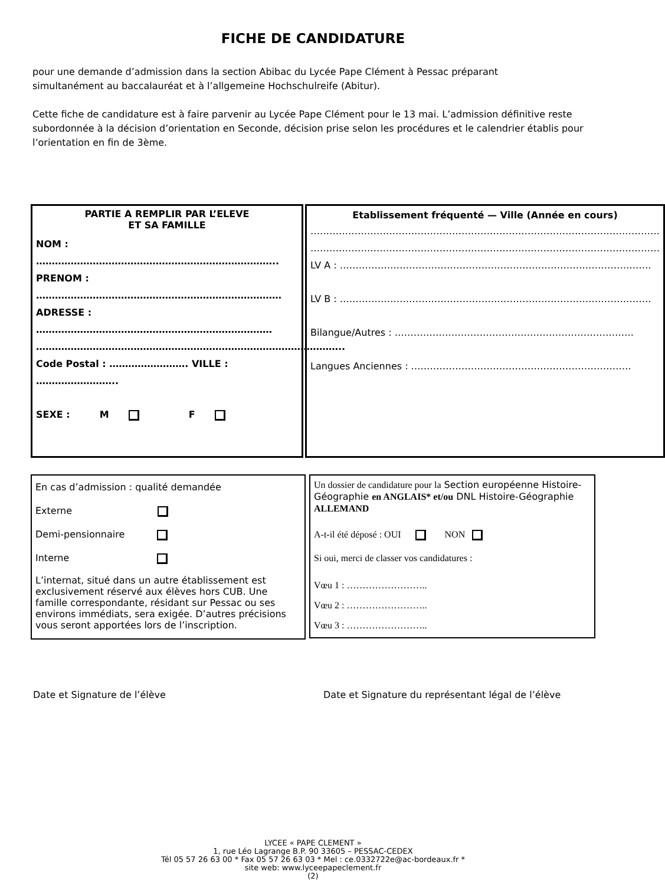FICHE DE CANDIDATURE
pour une demande d’admission dans la section Abibac du Lycée Pape Clément à Pessac préparant
simultanément au baccalauréat et à l’allgemeine Hochschulreife (Abitur).
Cette fiche de candidature est à faire parvenir au Lycée Pape Clément pour le 13 mai. L’admission définitive reste subordonnée à la décision d’orientation en Seconde, décision prise selon les procédures et le calendrier établis pour l’orientation en fin de 3ème.
PARTIE A REMPLIR PAR L’ELEVE
ET SA FAMILLE
NOM : …………………………………………………………………..
PRENOM : ……………………………………………………………………
ADRESSE : …………………………………………………………………
……………………………………………………………………………………..
Code Postal : ……………………. VILLE : ……………………..
SEXE : M F
Etablissement fréquenté — Ville (Année en cours)
…………………………………………………………………………………………………
…………………………………………………………………………………………………
LV A : ………………………………………………………………………………………
LV B : ………………………………………………………………………………………
Bilangue/Autres : ………………………………………………………………….
Langues Anciennes : …………………………………………………………….
En cas d’admission : qualité demandée
Externe
Demi-pensionnaire
Interne
L’internat, situé dans un autre établissement est exclusivement réservé aux élèves hors CUB. Une famille correspondante, résidant sur Pessac ou ses environs immédiats, sera exigée. D’autres précisions vous seront apportées lors de l’inscription.
Un dossier de candidature pour la Section europ­éenne Histoire-Géographie en ANGLAIS* et/ou DNL Histoire-Géographie ALLEMAND
A-t-il été déposé : OUI NON
Si oui, merci de classer vos candidatures :
Vœu 1 : ……………………..
Vœu 2 : ……………………..
Vœu 3 : ……………………..
Date et Signature de l’élève Date et Signature du représentant légal de l’élève
LYCEE « PAPE CLEMENT »
1, rue Léo Lagrange B.P. 90 33605 – PESSAC-CEDEX
Tél 05 57 26 63 00 * Fax 05 57 26 63 03 * Mel : ce.0332722e@ac-bordeaux.fr *
site web: www.lyceepapeclement.fr
(2)